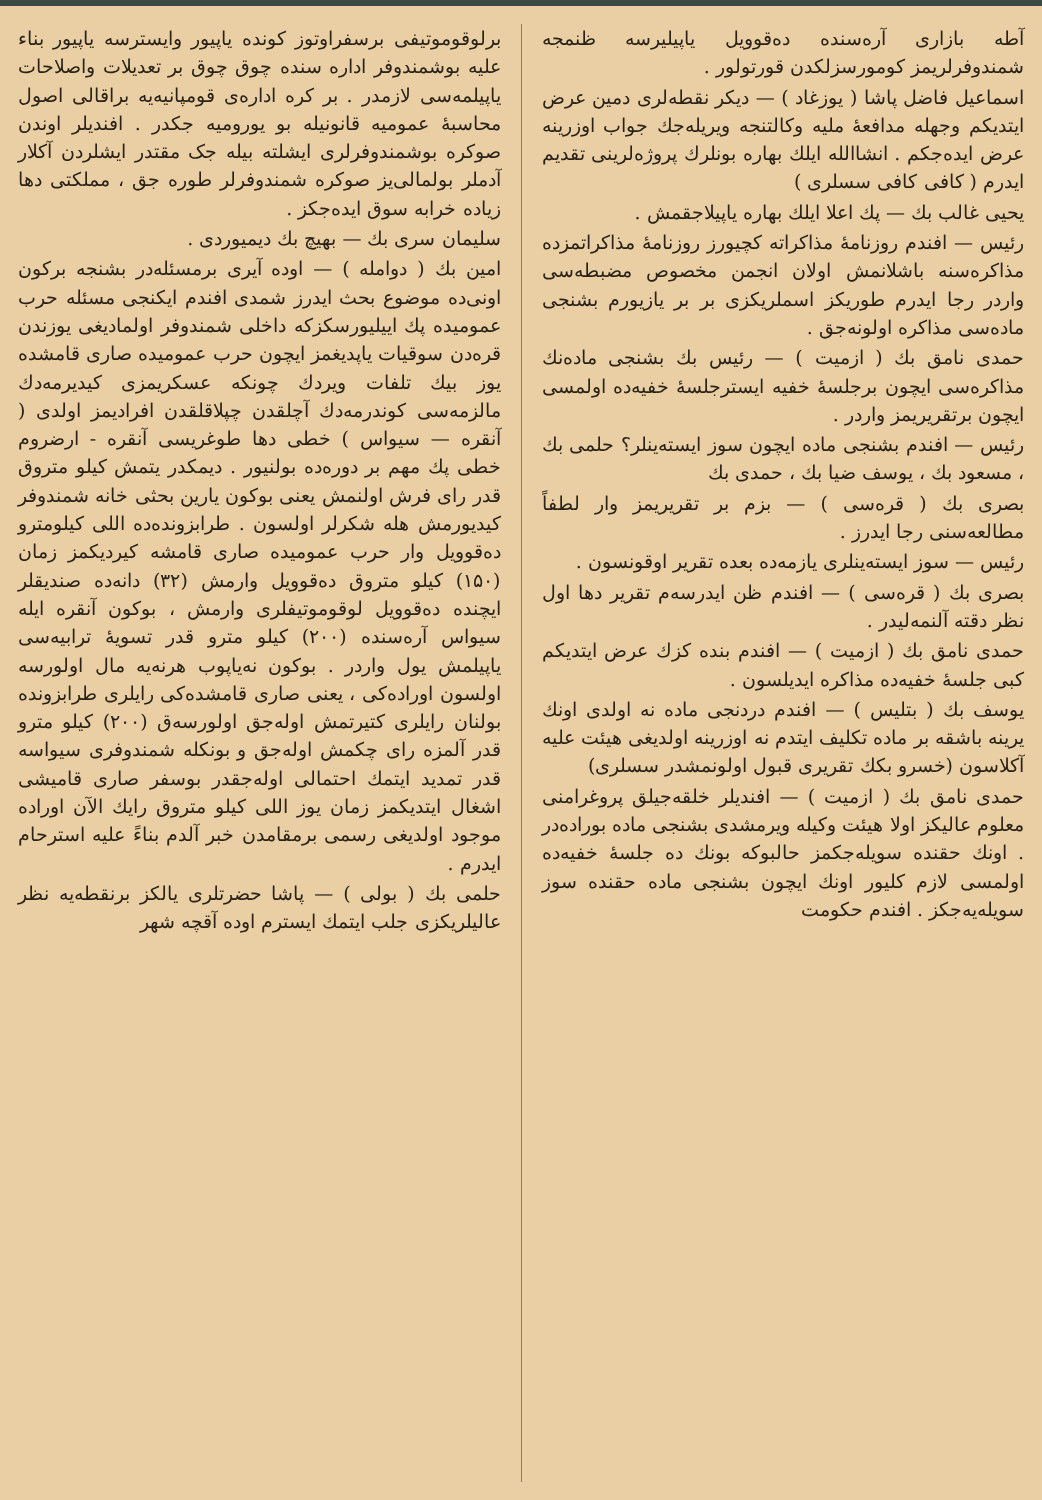برلوقوموتیفی برسفراوتوز کونده یاپیور وایسترسه یاپیور بناء علیه بوشمندوفر اداره سنده چوق چوق بر تعدیلات واصلاحات یاپیلمه‌سی لازمدر . بر کره اداره‌ی قومپانیه‌یه براقالی اصول محاسبهٔ عمومیه قانونیله بو یورومیه جکدر . افندیلر اوندن صوکره بوشمندوفرلری ایشلته بیله جک مقتدر ایشلردن آکلار آدملر بولمالی‌یز صوکره شمندوفرلر طوره جق ، مملکتی دها زیاده خرابه سوق ایده‌جکز .
سلیمان سری بك — بهیچ بك دیمیوردی .
امین بك ( دوامله ) — اوده آیری برمسئله‌در بشنجه برکون اونی‌ده موضوع بحث ایدرز شمدی افندم ایکنجی مسئله حرب عمومیده پك اییلیورسکزکه داخلی شمندوفر اولمادیغی یوزندن قره‌دن سوقیات یاپدیغمز ایچون حرب عمومیده صاری قامشده یوز بیك تلفات ویردك چونکه عسکریمزی کیدیرمه‌دك مالزمه‌سی کوندرمه‌دك آچلقدن چپلاقلقدن افرادیمز اولدی ( آنقره — سیواس ) خطی دها طوغریسی آنقره - ارضروم خطی پك مهم بر دوره‌ده بولنیور . دیمکدر یتمش کیلو متروق قدر رای فرش اولنمش یعنی بوکون یارین بحثی خانه شمندوفر کیدیورمش هله شکرلر اولسون . طرابزونده‌ده اللی کیلومترو ده‌قوویل وار حرب عمومیده صاری قامشه کیردیکمز زمان (۱۵۰) کیلو متروق ده‌قوویل وارمش (۳۲) دانه‌ده صندیقلر ایچنده ده‌قوویل لوقوموتیفلری وارمش ، بوکون آنقره ایله سیواس آره‌سنده (۲۰۰) کیلو مترو قدر تسویهٔ ترابیه‌سی یاپیلمش یول واردر . بوکون نه‌یاپوب هرنه‌یه مال اولورسه اولسون اوراده‌کی ، یعنی صاری قامشده‌کی رایلری طرابزونده بولنان رایلری کتیرتمش اوله‌جق اولورسه‌ق (۲۰۰) کیلو مترو قدر آلمزه رای چکمش اوله‌جق و بونکله شمندوفری سیواسه قدر تمدید ایتمك احتمالی اوله‌جقدر بوسفر صاری قامیشی اشغال ایتدیکمز زمان یوز اللی کیلو متروق رایك الآن اوراده موجود اولدیغی رسمی برمقامدن خبر آلدم بناءً علیه استرحام ایدرم .
حلمی بك ( بولی ) — پاشا حضرتلری یالکز برنقطه‌یه نظر عالیلریکزی جلب ایتمك ایسترم اوده آقچه شهر
آطه بازاری آره‌سنده ده‌قوویل یاپیلیرسه ظنمجه شمندوفرلریمز کومورسزلکدن قورتولور .
اسماعیل فاضل پاشا ( یوزغاد ) — دیکر نقطه‌لری دمین عرض ایتدیکم وجهله مدافعهٔ ملیه وکالتنجه ویریله‌جك جواب اوزرینه عرض ایده‌جکم . انشاالله ایلك بهاره بونلرك پروژه‌لرینی تقدیم ایدرم ( کافی کافی سسلری )
یحیی غالب بك — پك اعلا ایلك بهاره یاپیلاجقمش .
رئیس — افندم روزنامهٔ مذاکراته کچیورز روزنامهٔ مذاکراتمزده مذاکره‌سنه باشلانمش اولان انجمن مخصوص مضبطه‌سی واردر رجا ایدرم طوریکز اسملریکزی بر بر یازیورم بشنجی ماده‌سی مذاکره اولونه‌جق .
حمدی نامق بك ( ازمیت ) — رئیس بك بشنجی ماده‌نك مذاکره‌سی ایچون برجلسهٔ خفیه ایسترجلسهٔ خفیه‌ده اولمسی ایچون برتقریریمز واردر .
رئیس — افندم بشنجی ماده ایچون سوز ایسته‌ینلر؟ حلمی بك ، مسعود بك ، یوسف ضیا بك ، حمدی بك
بصری بك ( قره‌سی ) — بزم بر تقریریمز وار لطفاً مطالعه‌سنی رجا ایدرز .
رئیس — سوز ایسته‌ینلری یازمه‌ده بعده تقریر اوقونسون .
بصری بك ( قره‌سی ) — افندم ظن ایدرسه‌م تقریر دها اول نظر دقته آلنمه‌لیدر .
حمدی نامق بك ( ازمیت ) — افندم بنده کزك عرض ایتدیکم کبی جلسهٔ خفیه‌ده مذاکره ایدیلسون .
یوسف بك ( بتلیس ) — افندم دردنجی ماده نه اولدی اونك یرینه باشقه بر ماده تکلیف ایتدم نه اوزرینه اولدیغی هیئت علیه آکلاسون (خسرو بکك تقریری قبول اولونمشدر سسلری)
حمدی نامق بك ( ازمیت ) — افندیلر خلقه‌جیلق پروغرامنی معلوم عالیکز اولا هیئت وکیله ویرمشدی بشنجی ماده بوراده‌در . اونك حقنده سویله‌جکمز حالبوکه بونك ده جلسهٔ خفیه‌ده اولمسی لازم کلیور اونك ایچون بشنجی ماده حقنده سوز سویله‌یه‌جکز . افندم حکومت